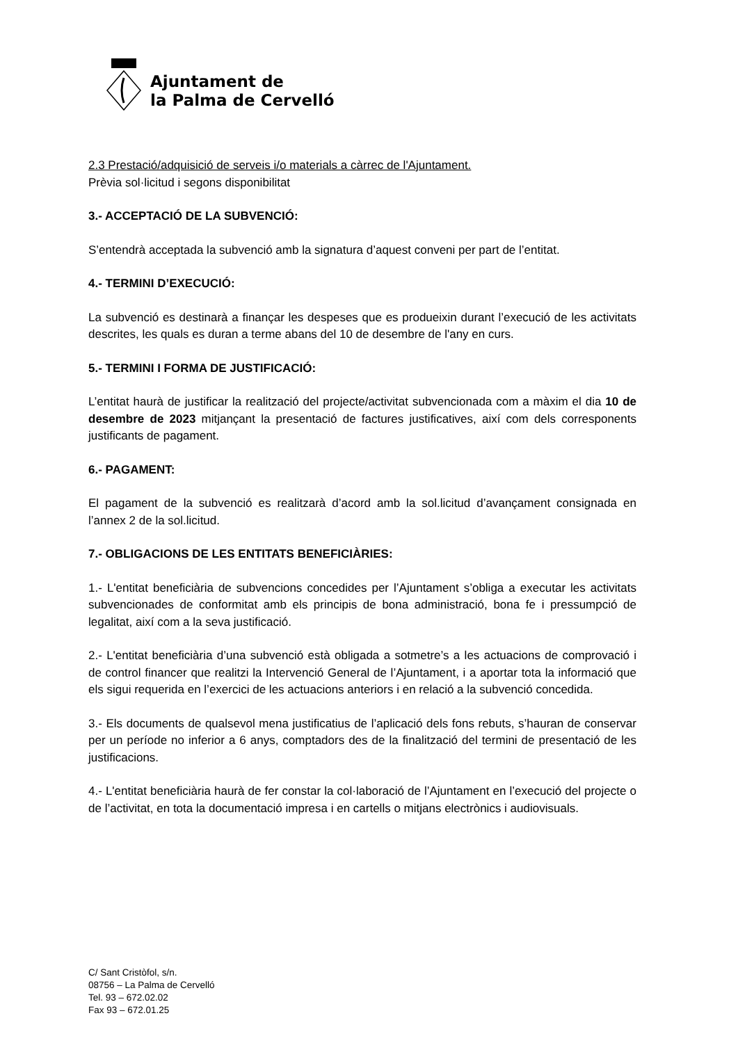Ajuntament de
la Palma de Cervelló
2.3 Prestació/adquisició de serveis i/o materials a càrrec de l'Ajuntament.
Prèvia sol·licitud i segons disponibilitat
3.- ACCEPTACIÓ DE LA SUBVENCIÓ:
S’entendrà acceptada la subvenció amb la signatura d’aquest conveni per part de l’entitat.
4.- TERMINI D’EXECUCIÓ:
La subvenció es destinarà a finançar les despeses que es produeixin durant l’execució de les activitats descrites, les quals es duran a terme abans del 10 de desembre de l'any en curs.
5.- TERMINI I FORMA DE JUSTIFICACIÓ:
L’entitat haurà de justificar la realització del projecte/activitat subvencionada com a màxim el dia 10 de desembre de 2023 mitjançant la presentació de factures justificatives, així com dels corresponents justificants de pagament.
6.- PAGAMENT:
El pagament de la subvenció es realitzarà d’acord amb la sol.licitud d’avançament consignada en l’annex 2 de la sol.licitud.
7.- OBLIGACIONS DE LES ENTITATS BENEFICIÀRIES:
1.- L'entitat beneficiària de subvencions concedides per l’Ajuntament s’obliga a executar les activitats subvencionades de conformitat amb els principis de bona administració, bona fe i pressumpció de legalitat, així com a la seva justificació.
2.- L'entitat beneficiària d’una subvenció està obligada a sotmetre’s a les actuacions de comprovació i de control financer que realitzi la Intervenció General de l’Ajuntament, i a aportar tota la informació que els sigui requerida en l’exercici de les actuacions anteriors i en relació a la subvenció concedida.
3.- Els documents de qualsevol mena justificatius de l’aplicació dels fons rebuts, s’hauran de conservar per un període no inferior a 6 anys, comptadors des de la finalització del termini de presentació de les justificacions.
4.- L'entitat beneficiària haurà de fer constar la col·laboració de l’Ajuntament en l’execució del projecte o de l’activitat, en tota la documentació impresa i en cartells o mitjans electrònics i audiovisuals.
C/ Sant Cristòfol, s/n.
08756 – La Palma de Cervelló
Tel. 93 – 672.02.02
Fax 93 – 672.01.25